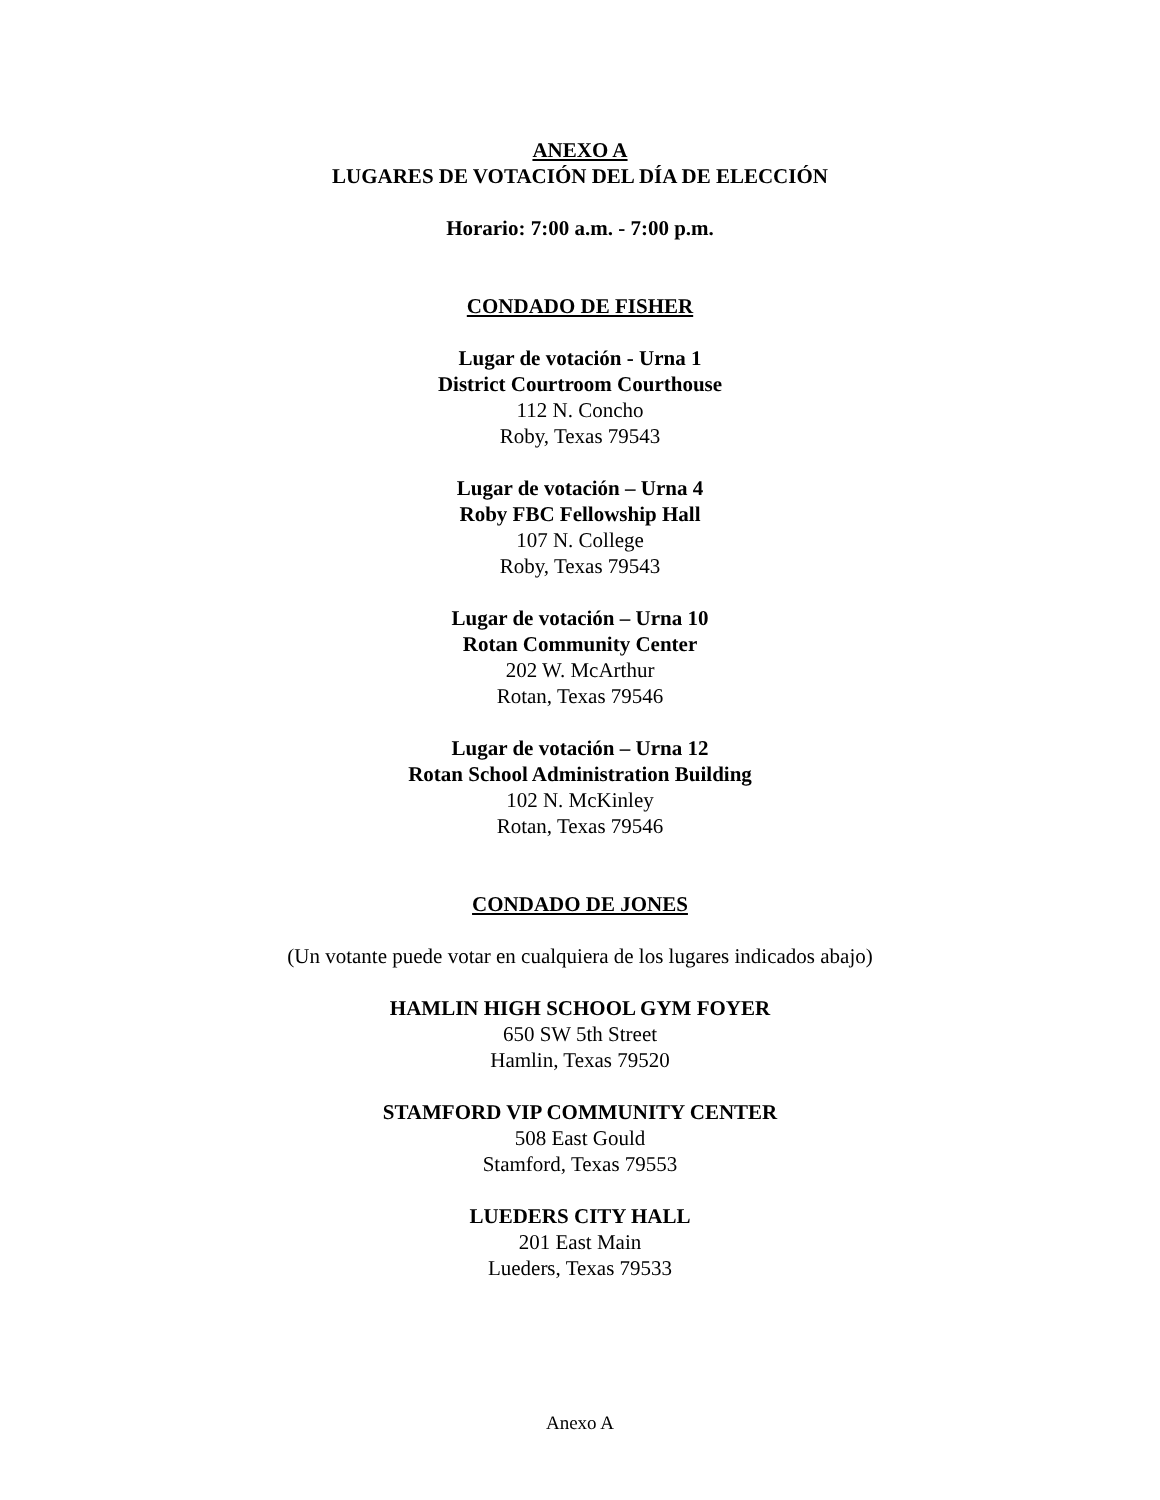ANEXO A
LUGARES DE VOTACIÓN DEL DÍA DE ELECCIÓN
Horario: 7:00 a.m. - 7:00 p.m.
CONDADO DE FISHER
Lugar de votación - Urna 1
District Courtroom Courthouse
112 N. Concho
Roby, Texas 79543
Lugar de votación – Urna 4
Roby FBC Fellowship Hall
107 N. College
Roby, Texas 79543
Lugar de votación – Urna 10
Rotan Community Center
202 W. McArthur
Rotan, Texas 79546
Lugar de votación – Urna 12
Rotan School Administration Building
102 N. McKinley
Rotan, Texas 79546
CONDADO DE JONES
(Un votante puede votar en cualquiera de los lugares indicados abajo)
HAMLIN HIGH SCHOOL GYM FOYER
650 SW 5th Street
Hamlin, Texas 79520
STAMFORD VIP COMMUNITY CENTER
508 East Gould
Stamford, Texas 79553
LUEDERS CITY HALL
201 East Main
Lueders, Texas 79533
Anexo A